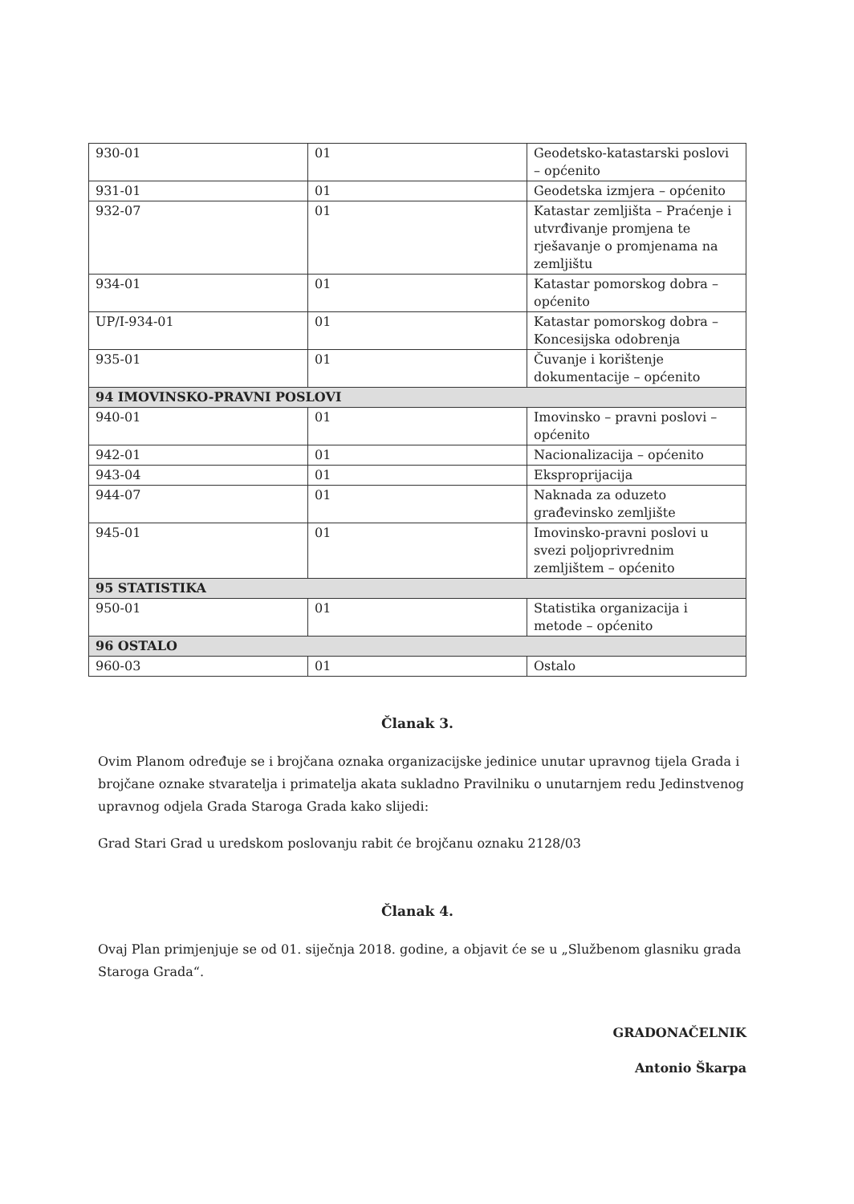| 930-01 | 01 | Geodetsko-katastarski poslovi – općenito |
| 931-01 | 01 | Geodetska izmjera – općenito |
| 932-07 | 01 | Katastar zemljišta – Praćenje i utvrđivanje promjena te rješavanje o promjenama na zemljištu |
| 934-01 | 01 | Katastar pomorskog dobra – općenito |
| UP/I-934-01 | 01 | Katastar pomorskog dobra – Koncesijska odobrenja |
| 935-01 | 01 | Čuvanje i korištenje dokumentacije – općenito |
| 94 IMOVINSKO-PRAVNI POSLOVI | | |
| 940-01 | 01 | Imovinsko – pravni poslovi – općenito |
| 942-01 | 01 | Nacionalizacija – općenito |
| 943-04 | 01 | Eksproprijacija |
| 944-07 | 01 | Naknada za oduzeto građevinsko zemljište |
| 945-01 | 01 | Imovinsko-pravni poslovi u svezi poljoprivrednim zemljištem – općenito |
| 95 STATISTIKA | | |
| 950-01 | 01 | Statistika organizacija i metode – općenito |
| 96 OSTALO | | |
| 960-03 | 01 | Ostalo |
Članak 3.
Ovim Planom određuje se i brojčana oznaka organizacijske jedinice unutar upravnog tijela Grada i brojčane oznake stvaratelja i primatelja akata sukladno Pravilniku o unutarnjem redu Jedinstvenog upravnog odjela Grada Staroga Grada kako slijedi:
Grad Stari Grad u uredskom poslovanju rabit će brojčanu oznaku 2128/03
Članak 4.
Ovaj Plan primjenjuje se od 01. siječnja 2018. godine, a objavit će se u „Službenom glasniku grada Staroga Grada“.
GRADONAČELNIK
Antonio Škarpa